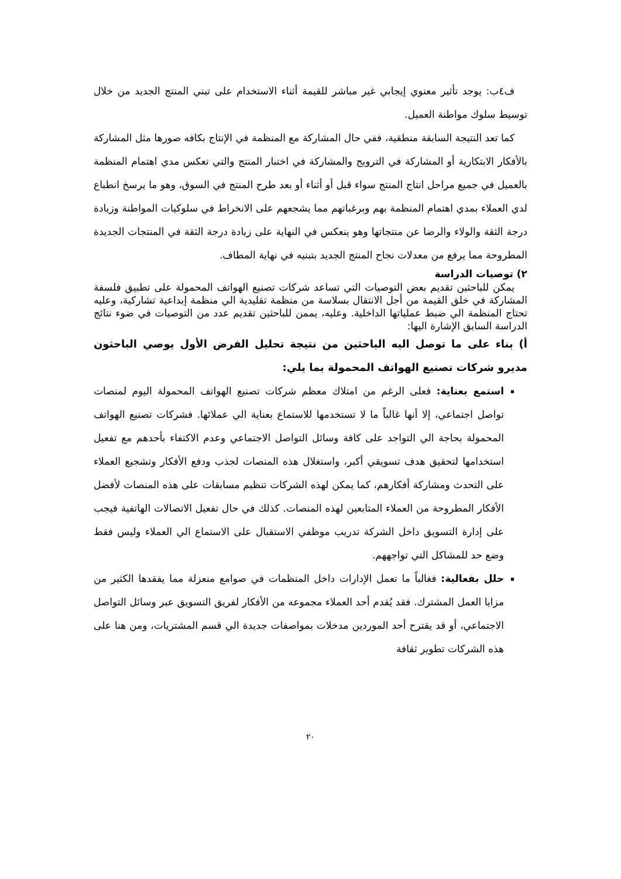ف٤ب: يوجد تأثير معنوي إيجابي غير مباشر للقيمة أثناء الاستخدام على تبني المنتج الجديد من خلال توسيط سلوك مواطنة العميل.
كما تعد النتيجة السابقة منطقية، ففي حال المشاركة مع المنظمة في الإنتاج بكافه صورها مثل المشاركة بالأفكار الابتكارية أو المشاركة في الترويج والمشاركة في اختبار المنتج والتي تعكس مدي اهتمام المنظمة بالعميل في جميع مراحل انتاج المنتج سواء قبل أو أثناء أو بعد طرح المنتج في السوق، وهو ما يرسخ انطباع لدي العملاء بمدي اهتمام المنظمة بهم وبرغباتهم مما يشجعهم على الانخراط في سلوكيات المواطنة وزيادة درجة الثقة والولاء والرضا عن منتجاتها وهو ينعكس في النهاية على زيادة درجة الثقة في المنتجات الجديدة المطروحة مما يرفع من معدلات نجاح المنتج الجديد بتبنيه في نهاية المطاف.
٢) توصيات الدراسة
يمكن للباحثين تقديم بعض التوصيات التي تساعد شركات تصنيع الهواتف المحمولة على تطبيق فلسفة المشاركة في خلق القيمة من أجل الانتقال بسلاسة من منظمة تقليدية الي منظمة إبداعية تشاركية، وعليه تحتاج المنظمة الي ضبط عملياتها الداخلية. وعليه، يممن للباحثين تقديم عدد من التوصيات في ضوء نتائج الدراسة السابق الإشارة اليها:
أ) بناء على ما توصل اليه الباحثين من نتيجة تحليل الفرض الأول يوصي الباحثون مديرو شركات تصنيع الهواتف المحمولة بما يلي:
استمع بعناية: فعلى الرغم من امتلاك معظم شركات تصنيع الهواتف المحمولة اليوم لمنصات تواصل اجتماعي، إلا أنها غالباً ما لا تستخدمها للاستماع بعناية الي عملائها. فشركات تصنيع الهواتف المحمولة بحاجة الي التواجد على كافة وسائل التواصل الاجتماعي وعدم الاكتفاء بأحدهم مع تفعيل استخدامها لتحقيق هدف تسويقي أكبر، واستغلال هذه المنصات لجذب ودفع الأفكار وتشجيع العملاء على التحدث ومشاركة أفكارهم، كما يمكن لهذه الشركات تنظيم مسابقات على هذه المنصات لأفضل الأفكار المطروحة من العملاء المتابعين لهذه المنصات. كذلك في حال تفعيل الاتصالات الهاتفية فيجب على إدارة التسويق داخل الشركة تدريب موظفي الاستقبال على الاستماع الي العملاء وليس فقط وضع حد للمشاكل التي تواجههم.
حلل بفعالية: فغالباً ما تعمل الإدارات داخل المنظمات في صوامع منعزلة مما يفقدها الكثير من مزايا العمل المشترك. فقد يُقدم أحد العملاء مجموعه من الأفكار لفريق التسويق عبر وسائل التواصل الاجتماعي، أو قد يقترح أحد الموردين مدخلات بمواصفات جديدة الي قسم المشتريات، ومن هنا على هذه الشركات تطوير ثقافة
٢٠